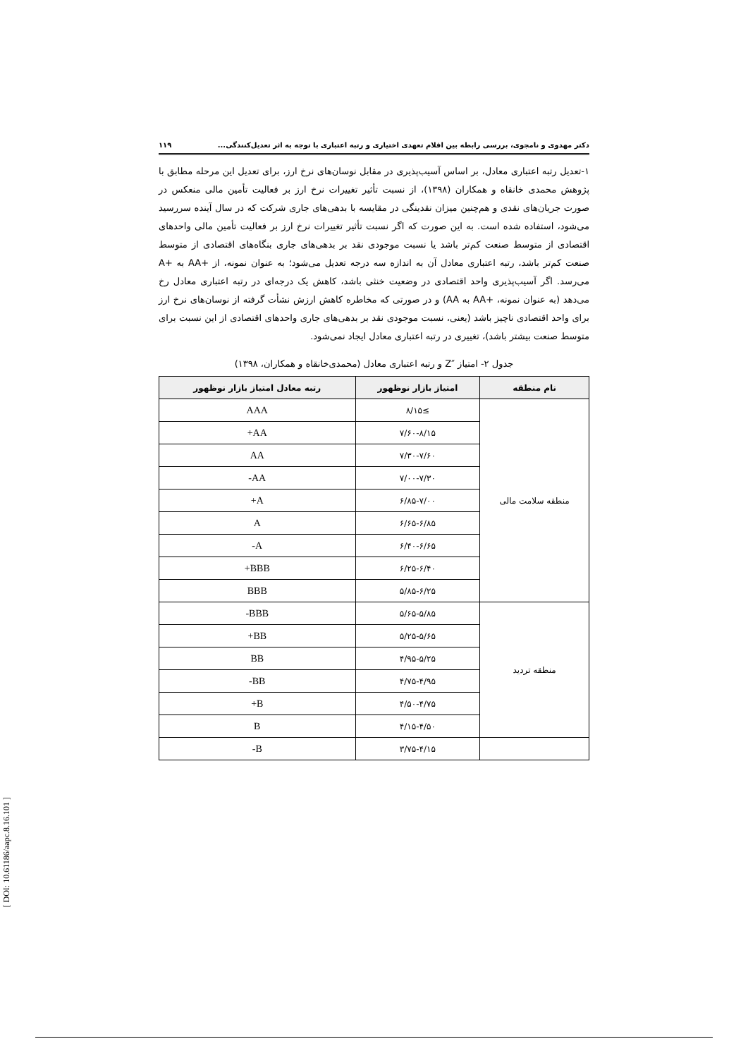دکتر مهدوی و نامجوی، بررسی رابطه بین اقلام تعهدی اختیاری و رتبه اعتباری با توجه به اثر تعدیل‌کنندگی... ۱۱۹
۱-تعدیل رتبه اعتباری معادل، بر اساس آسیب‌پذیری در مقابل نوسان‌های نرخ ارز، برای تعدیل این مرحله مطابق با پژوهش محمدی خانقاه و همکاران (۱۳۹۸)، از نسبت تأثیر تغییرات نرخ ارز بر فعالیت تأمین مالی منعکس در صورت جریان‌های نقدی و هم‌چنین میزان نقدینگی در مقایسه با بدهی‌های جاری شرکت که در سال آینده سررسید می‌شود، استفاده شده است. به این صورت که اگر نسبت تأثیر تغییرات نرخ ارز بر فعالیت تأمین مالی واحدهای اقتصادی از متوسط صنعت کم‌تر باشد یا نسبت موجودی نقد بر بدهی‌های جاری بنگاه‌های اقتصادی از متوسط صنعت کم‌تر باشد، رتبه اعتباری معادل آن به اندازه سه درجه تعدیل می‌شود؛ به عنوان نمونه، از +AA به +A می‌رسد. اگر آسیب‌پذیری واحد اقتصادی در وضعیت خنثی باشد، کاهش یک درجه‌ای در رتبه اعتباری معادل رخ می‌دهد (به عنوان نمونه، +AA به AA) و در صورتی که مخاطره کاهش ارزش نشأت گرفته از نوسان‌های نرخ ارز برای واحد اقتصادی ناچیز باشد (یعنی، نسبت موجودی نقد بر بدهی‌های جاری واحدهای اقتصادی از این نسبت برای متوسط صنعت بیشتر باشد)، تغییری در رتبه اعتباری معادل ایجاد نمی‌شود.
جدول ۲- امتیاز ″Z و رتبه اعتباری معادل (محمدی‌خانقاه و همکاران، ۱۳۹۸)
| نام منطقه | امتیاز بازار نوظهور | رتبه معادل امتیاز بازار نوظهور |
| --- | --- | --- |
| منطقه سلامت مالی | ≥۸/۱۵ | AAA |
| | ۷/۶۰-۸/۱۵ | AA+ |
| | ۷/۳۰-۷/۶۰ | AA |
| | ۷/۰۰-۷/۳۰ | AA- |
| | ۶/۸۵-۷/۰۰ | A+ |
| | ۶/۶۵-۶/۸۵ | A |
| | ۶/۴۰-۶/۶۵ | A- |
| | ۶/۲۵-۶/۴۰ | BBB+ |
| | ۵/۸۵-۶/۲۵ | BBB |
| منطقه تردید | ۵/۶۵-۵/۸۵ | BBB- |
| | ۵/۲۵-۵/۶۵ | BB+ |
| | ۴/۹۵-۵/۲۵ | BB |
| | ۴/۷۵-۴/۹۵ | BB- |
| | ۴/۵۰-۴/۷۵ | B+ |
| | ۴/۱۵-۴/۵۰ | B |
| | ۳/۷۵-۴/۱۵ | B- |
[ DOI: 10.61186/aapc.8.16.101 ]